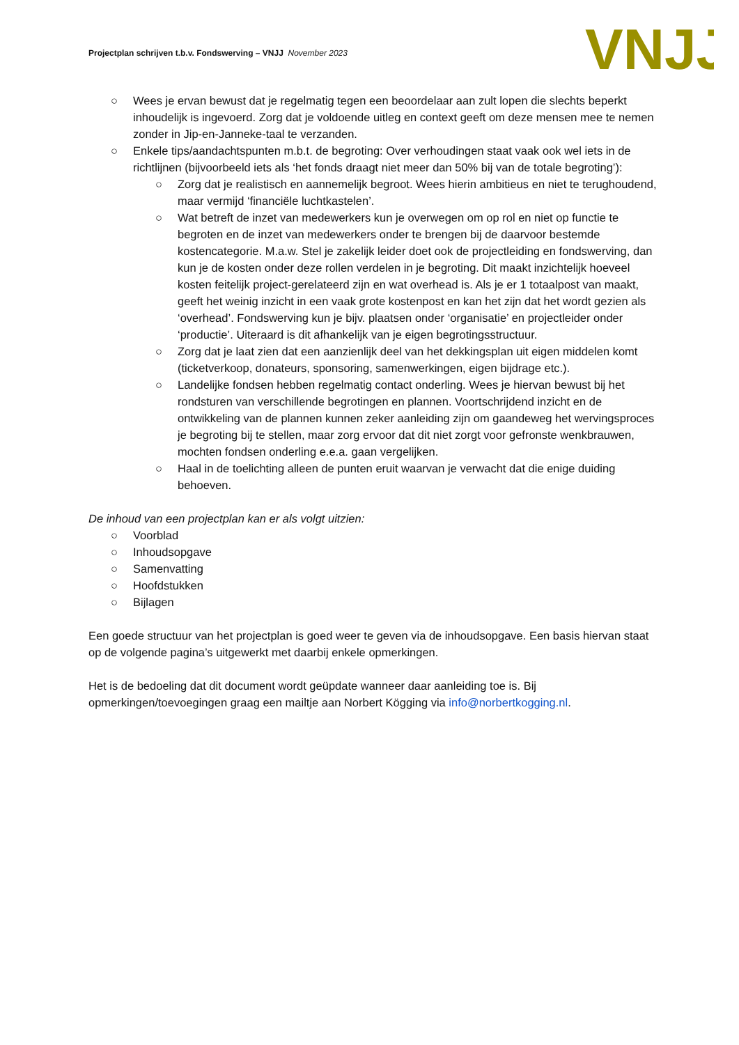Projectplan schrijven t.b.v. Fondswerving – VNJJ November 2023
VNJJ
○ Wees je ervan bewust dat je regelmatig tegen een beoordelaar aan zult lopen die slechts beperkt inhoudelijk is ingevoerd. Zorg dat je voldoende uitleg en context geeft om deze mensen mee te nemen zonder in Jip-en-Janneke-taal te verzanden.
○ Enkele tips/aandachtspunten m.b.t. de begroting: Over verhoudingen staat vaak ook wel iets in de richtlijnen (bijvoorbeeld iets als ‘het fonds draagt niet meer dan 50% bij van de totale begroting’):
○ Zorg dat je realistisch en aannemelijk begroot. Wees hierin ambitieus en niet te terughoudend, maar vermijd ‘financiële luchtkastelen’.
○ Wat betreft de inzet van medewerkers kun je overwegen om op rol en niet op functie te begroten en de inzet van medewerkers onder te brengen bij de daarvoor bestemde kostencategorie. M.a.w. Stel je zakelijk leider doet ook de projectleiding en fondswerving, dan kun je de kosten onder deze rollen verdelen in je begroting. Dit maakt inzichtelijk hoeveel kosten feitelijk project-gerelateerd zijn en wat overhead is. Als je er 1 totaalpost van maakt, geeft het weinig inzicht in een vaak grote kostenpost en kan het zijn dat het wordt gezien als ‘overhead’. Fondswerving kun je bijv. plaatsen onder ‘organisatie’ en projectleider onder ‘productie’. Uiteraard is dit afhankelijk van je eigen begrotingsstructuur.
○ Zorg dat je laat zien dat een aanzienlijk deel van het dekkingsplan uit eigen middelen komt (ticketverkoop, donateurs, sponsoring, samenwerkingen, eigen bijdrage etc.).
○ Landelijke fondsen hebben regelmatig contact onderling. Wees je hiervan bewust bij het rondsturen van verschillende begrotingen en plannen. Voortschrijdend inzicht en de ontwikkeling van de plannen kunnen zeker aanleiding zijn om gaandeweg het wervingsproces je begroting bij te stellen, maar zorg ervoor dat dit niet zorgt voor gefronste wenkbrauwen, mochten fondsen onderling e.e.a. gaan vergelijken.
○ Haal in de toelichting alleen de punten eruit waarvan je verwacht dat die enige duiding behoeven.
De inhoud van een projectplan kan er als volgt uitzien:
○ Voorblad
○ Inhoudsopgave
○ Samenvatting
○ Hoofdstukken
○ Bijlagen
Een goede structuur van het projectplan is goed weer te geven via de inhoudsopgave. Een basis hiervan staat op de volgende pagina’s uitgewerkt met daarbij enkele opmerkingen.
Het is de bedoeling dat dit document wordt geüpdate wanneer daar aanleiding toe is. Bij opmerkingen/toevoegingen graag een mailtje aan Norbert Kögging via info@norbertkogging.nl.